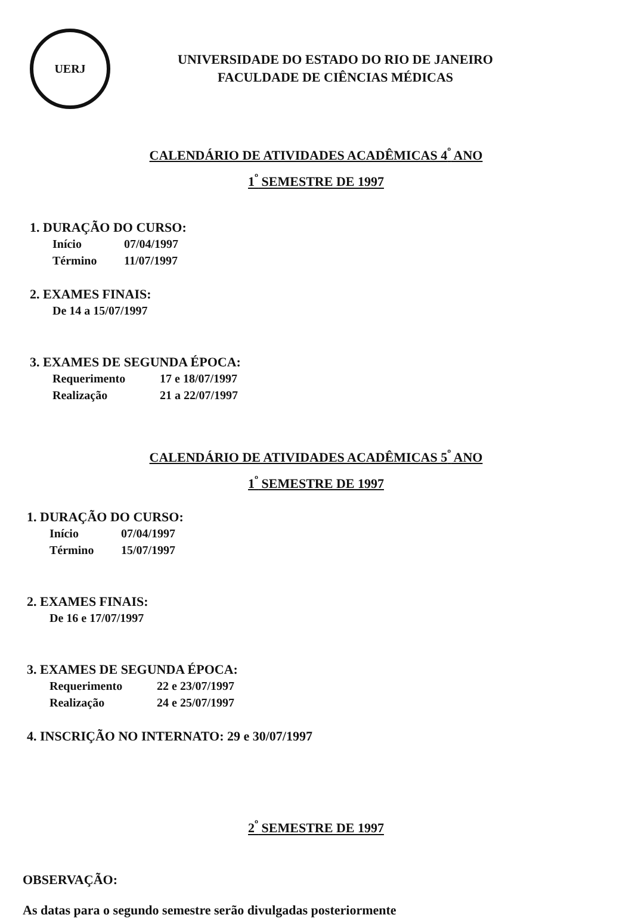UERJ
UNIVERSIDADE DO ESTADO DO RIO DE JANEIRO
FACULDADE DE CIÊNCIAS MÉDICAS
CALENDÁRIO DE ATIVIDADES ACADÊMICAS 4<sup>º</sup> ANO
1<sup>º</sup> SEMESTRE DE 1997
1. DURAÇÃO DO CURSO:
Início 07/04/1997
Término 11/07/1997
2. EXAMES FINAIS:
De 14 a 15/07/1997
3. EXAMES DE SEGUNDA ÉPOCA:
Requerimento 17 e 18/07/1997
Realização 21 a 22/07/1997
CALENDÁRIO DE ATIVIDADES ACADÊMICAS 5<sup>º</sup> ANO
1<sup>º</sup> SEMESTRE DE 1997
1. DURAÇÃO DO CURSO:
Início 07/04/1997
Término 15/07/1997
2. EXAMES FINAIS:
De 16 e 17/07/1997
3. EXAMES DE SEGUNDA ÉPOCA:
Requerimento 22 e 23/07/1997
Realização 24 e 25/07/1997
4. INSCRIÇÃO NO INTERNATO: 29 e 30/07/1997
2<sup>º</sup> SEMESTRE DE 1997
OBSERVAÇÃO:
As datas para o segundo semestre serão divulgadas posteriormente